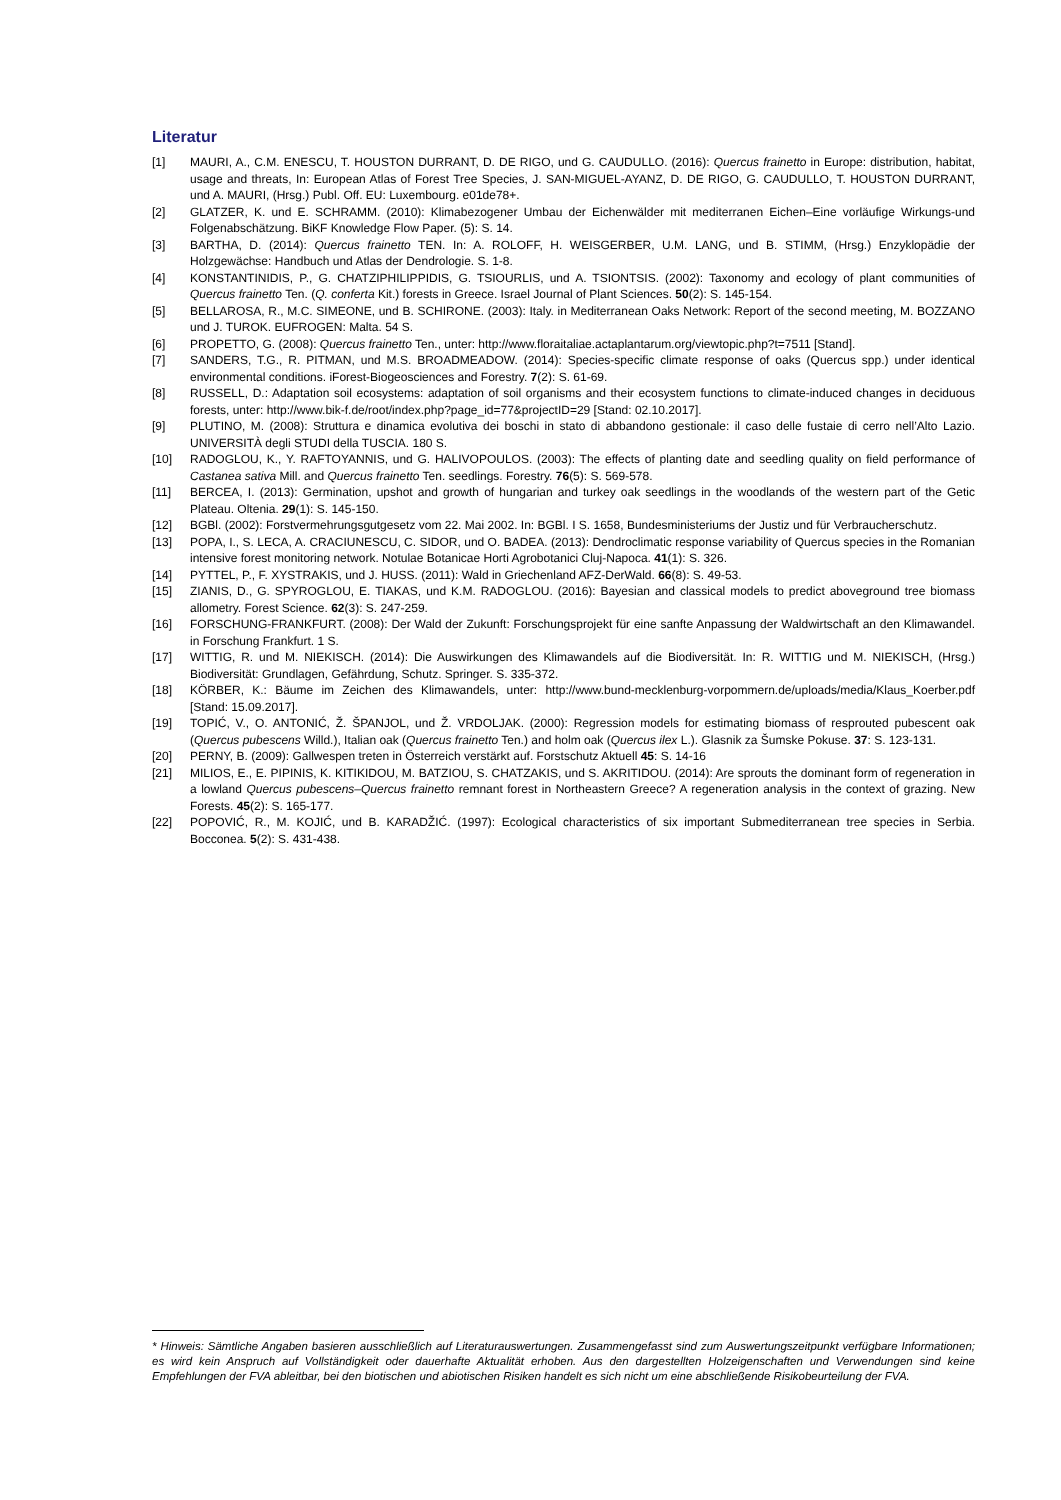Literatur
[1] MAURI, A., C.M. ENESCU, T. HOUSTON DURRANT, D. DE RIGO, und G. CAUDULLO. (2016): Quercus frainetto in Europe: distribution, habitat, usage and threats, In: European Atlas of Forest Tree Species, J. SAN-MIGUEL-AYANZ, D. DE RIGO, G. CAUDULLO, T. HOUSTON DURRANT, und A. MAURI, (Hrsg.) Publ. Off. EU: Luxembourg. e01de78+.
[2] GLATZER, K. und E. SCHRAMM. (2010): Klimabezogener Umbau der Eichenwälder mit mediterranen Eichen–Eine vorläufige Wirkungs-und Folgenabschätzung. BiKF Knowledge Flow Paper. (5): S. 14.
[3] BARTHA, D. (2014): Quercus frainetto TEN. In: A. ROLOFF, H. WEISGERBER, U.M. LANG, und B. STIMM, (Hrsg.) Enzyklopädie der Holzgewächse: Handbuch und Atlas der Dendrologie. S. 1-8.
[4] KONSTANTINIDIS, P., G. CHATZIPHILIPPIDIS, G. TSIOURLIS, und A. TSIONTSIS. (2002): Taxonomy and ecology of plant communities of Quercus frainetto Ten. (Q. conferta Kit.) forests in Greece. Israel Journal of Plant Sciences. 50(2): S. 145-154.
[5] BELLAROSA, R., M.C. SIMEONE, und B. SCHIRONE. (2003): Italy. in Mediterranean Oaks Network: Report of the second meeting, M. BOZZANO und J. TUROK. EUFROGEN: Malta. 54 S.
[6] PROPETTO, G. (2008): Quercus frainetto Ten., unter: http://www.floraitaliae.actaplantarum.org/viewtopic.php?t=7511 [Stand].
[7] SANDERS, T.G., R. PITMAN, und M.S. BROADMEADOW. (2014): Species-specific climate response of oaks (Quercus spp.) under identical environmental conditions. iForest-Biogeosciences and Forestry. 7(2): S. 61-69.
[8] RUSSELL, D.: Adaptation soil ecosystems: adaptation of soil organisms and their ecosystem functions to climate-induced changes in deciduous forests, unter: http://www.bik-f.de/root/index.php?page_id=77&projectID=29 [Stand: 02.10.2017].
[9] PLUTINO, M. (2008): Struttura e dinamica evolutiva dei boschi in stato di abbandono gestionale: il caso delle fustaie di cerro nell’Alto Lazio. UNIVERSITÀ degli STUDI della TUSCIA. 180 S.
[10] RADOGLOU, K., Y. RAFTOYANNIS, und G. HALIVOPOULOS. (2003): The effects of planting date and seedling quality on field performance of Castanea sativa Mill. and Quercus frainetto Ten. seedlings. Forestry. 76(5): S. 569-578.
[11] BERCEA, I. (2013): Germination, upshot and growth of hungarian and turkey oak seedlings in the woodlands of the western part of the Getic Plateau. Oltenia. 29(1): S. 145-150.
[12] BGBl. (2002): Forstvermehrungsgutgesetz vom 22. Mai 2002. In: BGBl. I S. 1658, Bundesministeriums der Justiz und für Verbraucherschutz.
[13] POPA, I., S. LECA, A. CRACIUNESCU, C. SIDOR, und O. BADEA. (2013): Dendroclimatic response variability of Quercus species in the Romanian intensive forest monitoring network. Notulae Botanicae Horti Agrobotanici Cluj-Napoca. 41(1): S. 326.
[14] PYTTEL, P., F. XYSTRAKIS, und J. HUSS. (2011): Wald in Griechenland AFZ-DerWald. 66(8): S. 49-53.
[15] ZIANIS, D., G. SPYROGLOU, E. TIAKAS, und K.M. RADOGLOU. (2016): Bayesian and classical models to predict aboveground tree biomass allometry. Forest Science. 62(3): S. 247-259.
[16] FORSCHUNG-FRANKFURT. (2008): Der Wald der Zukunft: Forschungsprojekt für eine sanfte Anpassung der Waldwirtschaft an den Klimawandel. in Forschung Frankfurt. 1 S.
[17] WITTIG, R. und M. NIEKISCH. (2014): Die Auswirkungen des Klimawandels auf die Biodiversität. In: R. WITTIG und M. NIEKISCH, (Hrsg.) Biodiversität: Grundlagen, Gefährdung, Schutz. Springer. S. 335-372.
[18] KÖRBER, K.: Bäume im Zeichen des Klimawandels, unter: http://www.bund-mecklenburg-vorpommern.de/uploads/media/Klaus_Koerber.pdf [Stand: 15.09.2017].
[19] TOPIĆ, V., O. ANTONIĆ, Ž. ŠPANJOL, und Ž. VRDOLJAK. (2000): Regression models for estimating biomass of resprouted pubescent oak (Quercus pubescens Willd.), Italian oak (Quercus frainetto Ten.) and holm oak (Quercus ilex L.). Glasnik za Šumske Pokuse. 37: S. 123-131.
[20] PERNY, B. (2009): Gallwespen treten in Österreich verstärkt auf. Forstschutz Aktuell 45: S. 14-16
[21] MILIOS, E., E. PIPINIS, K. KITIKIDOU, M. BATZIOU, S. CHATZAKIS, und S. AKRITIDOU. (2014): Are sprouts the dominant form of regeneration in a lowland Quercus pubescens–Quercus frainetto remnant forest in Northeastern Greece? A regeneration analysis in the context of grazing. New Forests. 45(2): S. 165-177.
[22] POPOVIĆ, R., M. KOJIĆ, und B. KARADŽIĆ. (1997): Ecological characteristics of six important Submediterranean tree species in Serbia. Bocconea. 5(2): S. 431-438.
* Hinweis: Sämtliche Angaben basieren ausschließlich auf Literaturauswertungen. Zusammengefasst sind zum Auswertungszeitpunkt verfügbare Informationen; es wird kein Anspruch auf Vollständigkeit oder dauerhafte Aktualität erhoben. Aus den dargestellten Holzeigenschaften und Verwendungen sind keine Empfehlungen der FVA ableitbar, bei den biotischen und abiotischen Risiken handelt es sich nicht um eine abschließende Risikobeurteilung der FVA.